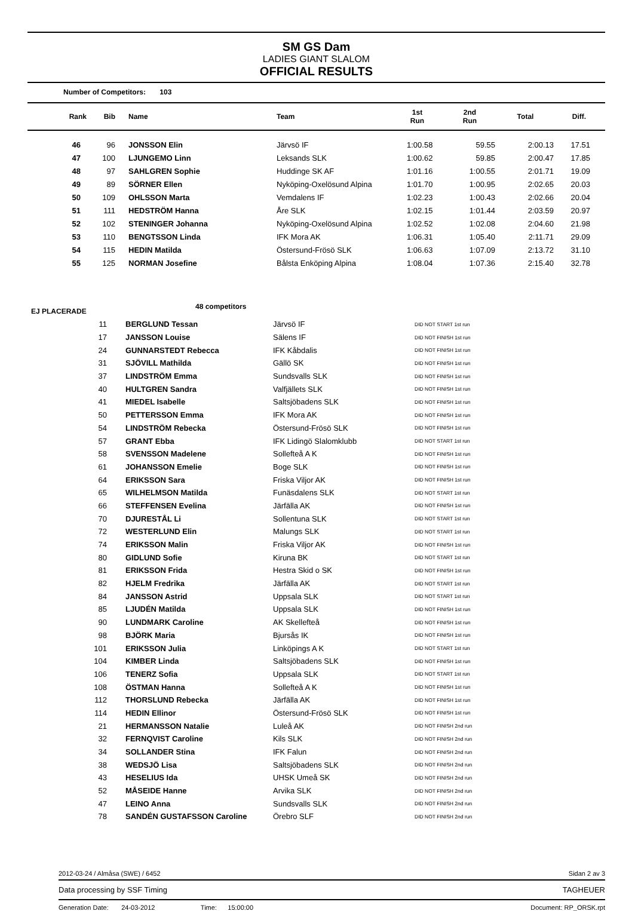SM GS Dam
LADIES GIANT SLALOM
OFFICIAL RESULTS
Number of Competitors: 103
| Rank | Bib | Name | Team | 1st Run | 2nd Run | Total | Diff. |
| --- | --- | --- | --- | --- | --- | --- | --- |
| 46 | 96 | JONSSON Elin | Järvsö IF | 1:00.58 | 59.55 | 2:00.13 | 17.51 |
| 47 | 100 | LJUNGEMO Linn | Leksands SLK | 1:00.62 | 59.85 | 2:00.47 | 17.85 |
| 48 | 97 | SAHLGREN Sophie | Huddinge SK AF | 1:01.16 | 1:00.55 | 2:01.71 | 19.09 |
| 49 | 89 | SÖRNER Ellen | Nyköping-Oxelösund Alpina | 1:01.70 | 1:00.95 | 2:02.65 | 20.03 |
| 50 | 109 | OHLSSON Marta | Vemdalens IF | 1:02.23 | 1:00.43 | 2:02.66 | 20.04 |
| 51 | 111 | HEDSTRÖM Hanna | Åre SLK | 1:02.15 | 1:01.44 | 2:03.59 | 20.97 |
| 52 | 102 | STENINGER Johanna | Nyköping-Oxelösund Alpina | 1:02.52 | 1:02.08 | 2:04.60 | 21.98 |
| 53 | 110 | BENGTSSON Linda | IFK Mora AK | 1:06.31 | 1:05.40 | 2:11.71 | 29.09 |
| 54 | 115 | HEDIN Matilda | Östersund-Frösö SLK | 1:06.63 | 1:07.09 | 2:13.72 | 31.10 |
| 55 | 125 | NORMAN Josefine | Bålsta Enköping Alpina | 1:08.04 | 1:07.36 | 2:15.40 | 32.78 |
EJ PLACERADE 48 competitors
| 11 | BERGLUND Tessan | Järvsö IF | DID NOT START 1st run |
| 17 | JANSSON Louise | Sälens IF | DID NOT FINISH 1st run |
| 24 | GUNNARSTEDT Rebecca | IFK Kåbdalis | DID NOT FINISH 1st run |
| 31 | SJÖVILL Mathilda | Gällö SK | DID NOT FINISH 1st run |
| 37 | LINDSTRÖM Emma | Sundsvalls SLK | DID NOT FINISH 1st run |
| 40 | HULTGREN Sandra | Valfjällets SLK | DID NOT FINISH 1st run |
| 41 | MIEDEL Isabelle | Saltsjöbadens SLK | DID NOT FINISH 1st run |
| 50 | PETTERSSON Emma | IFK Mora AK | DID NOT FINISH 1st run |
| 54 | LINDSTRÖM Rebecka | Östersund-Frösö SLK | DID NOT FINISH 1st run |
| 57 | GRANT Ebba | IFK Lidingö Slalomklubb | DID NOT START 1st run |
| 58 | SVENSSON Madelene | Sollefteå A K | DID NOT FINISH 1st run |
| 61 | JOHANSSON Emelie | Boge SLK | DID NOT FINISH 1st run |
| 64 | ERIKSSON Sara | Friska Viljor AK | DID NOT FINISH 1st run |
| 65 | WILHELMSON Matilda | Funäsdalens SLK | DID NOT START 1st run |
| 66 | STEFFENSEN Evelina | Järfälla AK | DID NOT FINISH 1st run |
| 70 | DJURESTÅL Li | Sollentuna SLK | DID NOT START 1st run |
| 72 | WESTERLUND Elin | Malungs SLK | DID NOT START 1st run |
| 74 | ERIKSSON Malin | Friska Viljor AK | DID NOT FINISH 1st run |
| 80 | GIDLUND Sofie | Kiruna BK | DID NOT START 1st run |
| 81 | ERIKSSON Frida | Hestra Skid o SK | DID NOT FINISH 1st run |
| 82 | HJELM Fredrika | Järfälla AK | DID NOT START 1st run |
| 84 | JANSSON Astrid | Uppsala SLK | DID NOT START 1st run |
| 85 | LJUDÉN Matilda | Uppsala SLK | DID NOT FINISH 1st run |
| 90 | LUNDMARK Caroline | AK Skellefteå | DID NOT FINISH 1st run |
| 98 | BJÖRK Maria | Bjursås IK | DID NOT FINISH 1st run |
| 101 | ERIKSSON Julia | Linköpings A K | DID NOT START 1st run |
| 104 | KIMBER Linda | Saltsjöbadens SLK | DID NOT FINISH 1st run |
| 106 | TENERZ Sofia | Uppsala SLK | DID NOT START 1st run |
| 108 | ÖSTMAN Hanna | Sollefteå A K | DID NOT FINISH 1st run |
| 112 | THORSLUND Rebecka | Järfälla AK | DID NOT FINISH 1st run |
| 114 | HEDIN Ellinor | Östersund-Frösö SLK | DID NOT FINISH 1st run |
| 21 | HERMANSSON Natalie | Luleå AK | DID NOT FINISH 2nd run |
| 32 | FERNQVIST Caroline | Kils SLK | DID NOT FINISH 2nd run |
| 34 | SOLLANDER Stina | IFK Falun | DID NOT FINISH 2nd run |
| 38 | WEDSJÖ Lisa | Saltsjöbadens SLK | DID NOT FINISH 2nd run |
| 43 | HESELIUS Ida | UHSK Umeå SK | DID NOT FINISH 2nd run |
| 52 | MÅSEIDE Hanne | Arvika SLK | DID NOT FINISH 2nd run |
| 47 | LEINO Anna | Sundsvalls SLK | DID NOT FINISH 2nd run |
| 78 | SANDÉN GUSTAFSSON Caroline | Örebro SLF | DID NOT FINISH 2nd run |
2012-03-24 / Almåsa (SWE) / 6452 Sidan 2 av 3
Data processing by SSF Timing TAGHEUER
Generation Date: 24-03-2012 Time: 15:00:00 Document: RP_ORSK.rpt